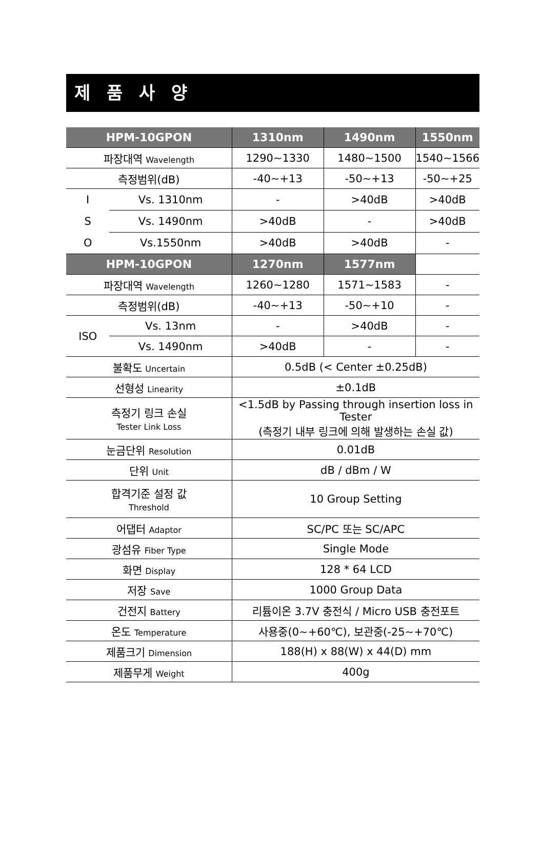제 품 사 양
| HPM-10GPON | | 1310nm | 1490nm | 1550nm |
| --- | --- | --- | --- | --- |
| 파장대역 Wavelength | | 1290~1330 | 1480~1500 | 1540~1566 |
| 측정범위(dB) | | -40~+13 | -50~+13 | -50~+25 |
| I S O | Vs. 1310nm | - | >40dB | >40dB |
| | Vs. 1490nm | >40dB | - | >40dB |
| | Vs.1550nm | >40dB | >40dB | - |
| HPM-10GPON | | 1270nm | 1577nm | |
| 파장대역 Wavelength | | 1260~1280 | 1571~1583 | - |
| 측정범위(dB) | | -40~+13 | -50~+10 | - |
| ISO | Vs. 13nm | - | >40dB | - |
| | Vs. 1490nm | >40dB | - | - |
| 불확도 Uncertain | | 0.5dB (< Center ±0.25dB) | | |
| 선형성 Linearity | | ±0.1dB | | |
| 측정기 링크 손실 Tester Link Loss | | <1.5dB by Passing through insertion loss in Tester (측정기 내부 링크에 의해 발생하는 손실 값) | | |
| 눈금단위 Resolution | | 0.01dB | | |
| 단위 Unit | | dB / dBm / W | | |
| 합격기준 설정 값 Threshold | | 10 Group Setting | | |
| 어댑터 Adaptor | | SC/PC 또는 SC/APC | | |
| 광섬유 Fiber Type | | Single Mode | | |
| 화면 Display | | 128 * 64 LCD | | |
| 저장 Save | | 1000 Group Data | | |
| 건전지 Battery | | 리튬이온 3.7V 충전식 / Micro USB 충전포트 | | |
| 온도 Temperature | | 사용중(0~+60℃), 보관중(-25~+70℃) | | |
| 제품크기 Dimension | | 188(H) x 88(W) x 44(D) mm | | |
| 제품무게 Weight | | 400g | | |